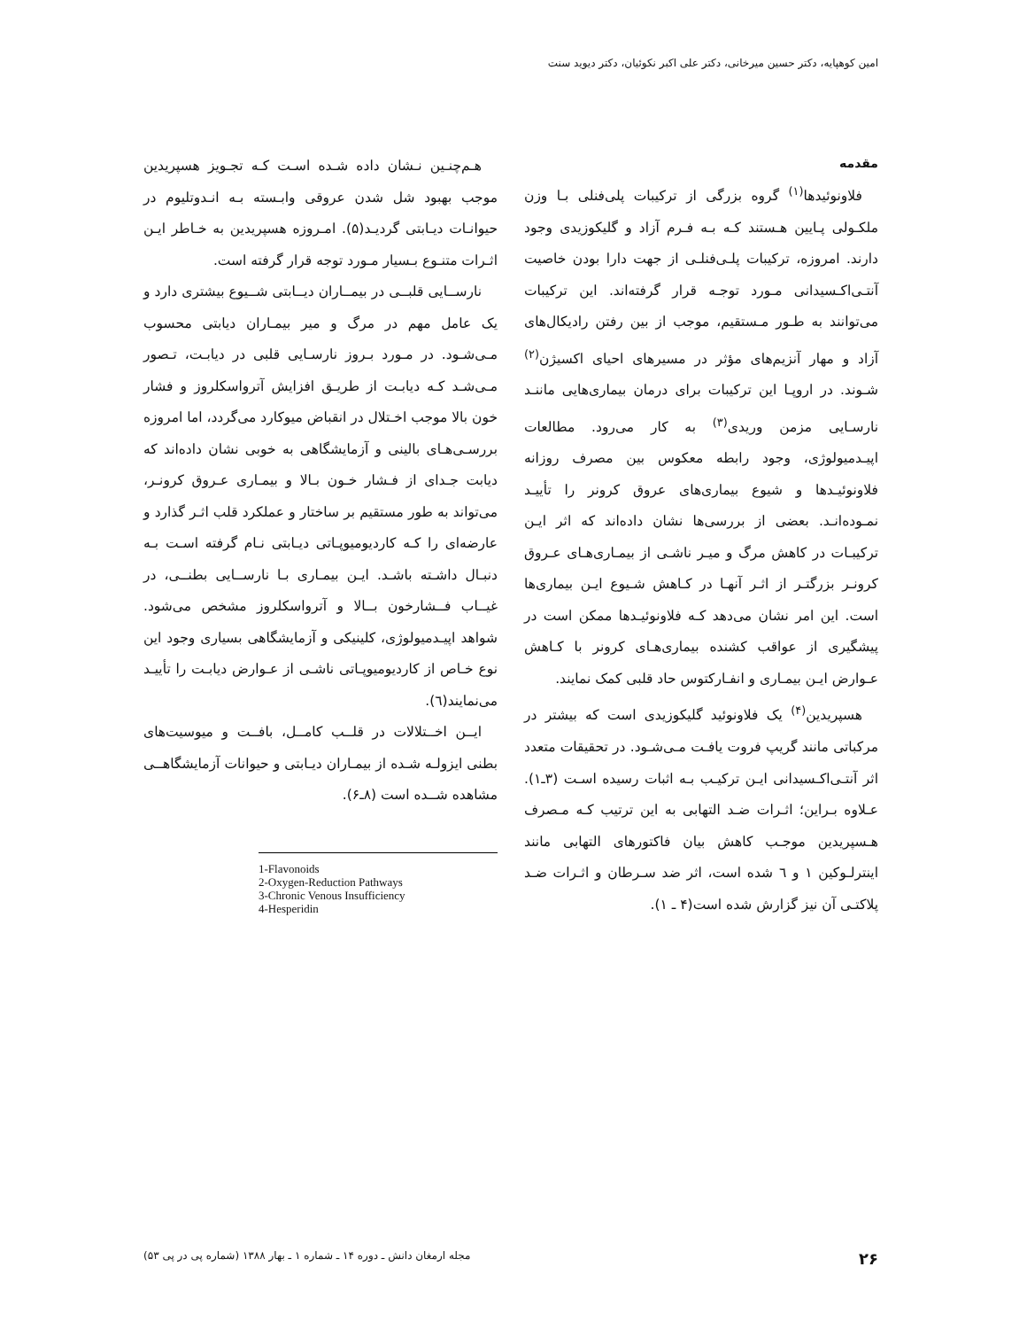امین کوهپایه، دکتر حسین میرخانی، دکتر علی اکبر نکوئیان، دکتر دیوید سنت
مقدمه
فلاونوئیدها<sup>(۱)</sup> گروه بزرگی از ترکیبات پلی‌فنلی بـا وزن ملکـولی پـایین هـستند کـه بـه فـرم آزاد و گلیکوزیدی وجود دارند. امروزه، ترکیبات پلـی‌فنلـی از جهت دارا بودن خاصیت آنتـی‌اکـسیدانی مـورد توجـه قرار گرفته‌اند. این ترکیبات می‌توانند به طـور مـستقیم، موجب از بین رفتن رادیکال‌های آزاد و مهار آنزیم‌های مؤثر در مسیرهای احیای اکسیژن<sup>(۲)</sup> شـوند. در اروپـا این ترکیبات برای درمان بیماری‌هایی ماننـد نارسـایی مزمن وریدی<sup>(۳)</sup> به کار می‌رود. مطالعات اپیـدمیولوژی، وجود رابطه معکوس بین مصرف روزانه فلاونوئیـدها و شیوع بیماری‌های عروق کرونر را تأییـد نمـوده‌انـد. بعضی از بررسی‌ها نشان داده‌اند که اثر ایـن ترکیبـات در کاهش مرگ و میـر ناشـی از بیمـاری‌هـای عـروق کرونـر بزرگتـر از اثـر آنهـا در کـاهش شـیوع ایـن بیماری‌ها است. این امر نشان می‌دهد کـه فلاونوئیـدها ممکن است در پیشگیری از عواقب کشنده بیماری‌هـای کرونر با کـاهش عـوارض ایـن بیمـاری و انفـارکتوس حاد قلبی کمک نمایند.
هسپریدین<sup>(۴)</sup> یک فلاونوئید گلیکوزیدی است که بیشتر در مرکباتی مانند گریپ فروت یافـت مـی‌شـود. در تحقیقات متعدد اثر آنتـی‌اکـسیدانی ایـن ترکیـب بـه اثبات رسیده اسـت (۳ـ۱). عـلاوه بـراین؛ اثـرات ضـد التهابی به این ترتیب کـه مـصرف هـسپریدین موجـب کاهش بیان فاکتورهای التهابی مانند اینترلـوکین ۱ و ٦ شده است، اثر ضد سـرطان و اثـرات ضـد پلاکتـی آن نیز گزارش شده است(۴ ـ ۱).
هـم‌چنـین نـشان داده شـده اسـت کـه تجـویز هسپریدین موجب بهبود شل شدن عروقی وابـسته بـه انـدوتلیوم در حیوانـات دیـابتی گردیـد(۵). امـروزه هسپریدین به خـاطر ایـن اثـرات متنـوع بـسیار مـورد توجه قرار گرفته است.
نارســایی قلبــی در بیمــاران دیــابتی شــیوع بیشتری دارد و یک عامل مهم در مرگ و میر بیمـاران دیابتی محسوب مـی‌شـود. در مـورد بـروز نارسـایی قلبی در دیابـت، تـصور مـی‌شـد کـه دیابـت از طریـق افزایش آترواسکلروز و فشار خون بالا موجب اخـتلال در انقباض میوکارد می‌گردد، اما امروزه بررسـی‌هـای بالینی و آزمایشگاهی به خوبی نشان داده‌اند که دیابت جـدای از فـشار خـون بـالا و بیمـاری عـروق کرونـر، می‌تواند به طور مستقیم بر ساختار و عملکرد قلب اثـر گذارد و عارضه‌ای را کـه کاردیومیوپـاتی دیـابتی نـام گرفته اسـت بـه دنبـال داشـته باشـد. ایـن بیمـاری بـا نارســایی بطنــی، در غیــاب فــشارخون بــالا و آترواسکلروز مشخص می‌شود. شواهد اپیـدمیولوژی، کلینیکی و آزمایشگاهی بسیاری وجود این نوع خـاص از کاردیومیوپـاتی ناشـی از عـوارض دیابـت را تأییـد می‌نمایند(٦).
ایــن اخــتلالات در قلــب کامــل، بافــت و میوسیت‌های بطنی ایزولـه شـده از بیمـاران دیـابتی و حیوانات آزمایشگاهــی مشاهده شــده است (۸ـ۶).
1-Flavonoids
2-Oxygen-Reduction Pathways
3-Chronic Venous Insufficiency
4-Hesperidin
۲۶ مجله ارمغان دانش ـ دوره ۱۴ ـ شماره ۱ ـ بهار ۱۳۸۸ (شماره پی در پی ۵۳)